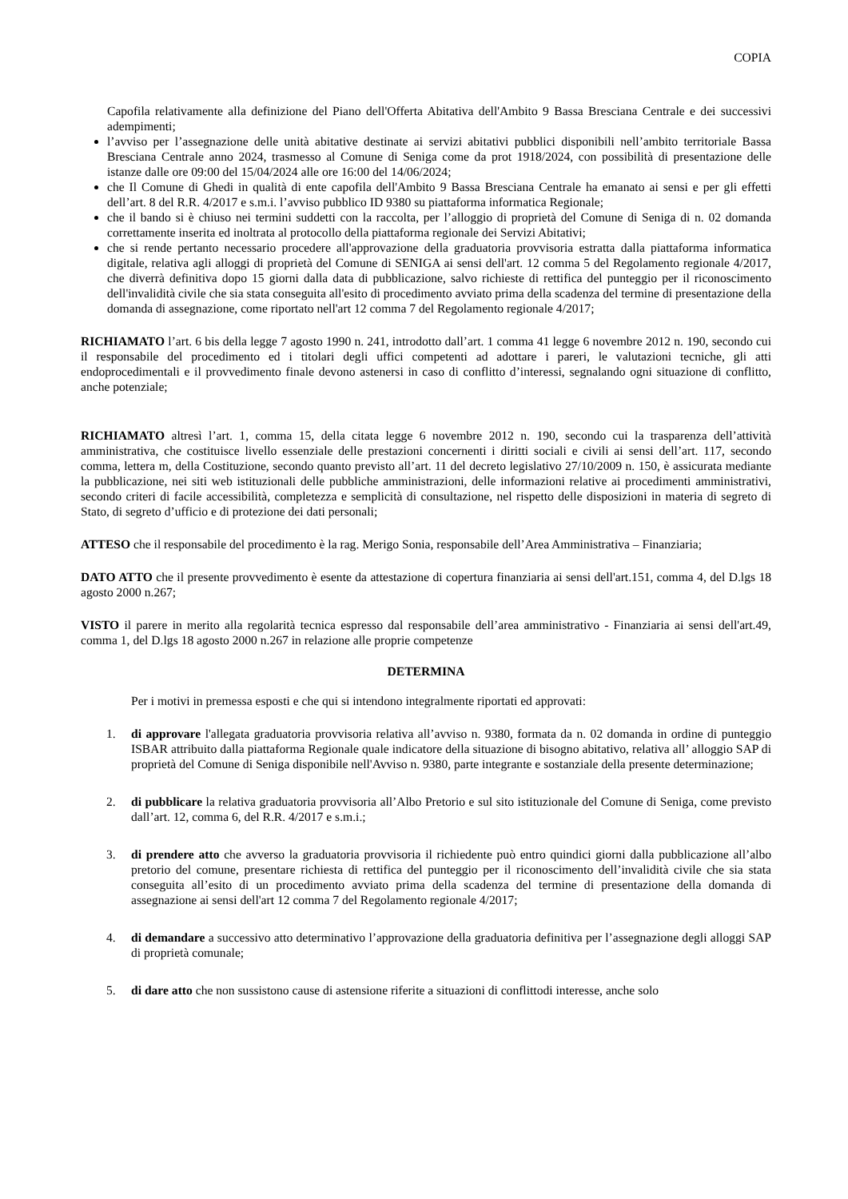COPIA
Capofila relativamente alla definizione del Piano dell'Offerta Abitativa dell'Ambito 9 Bassa Bresciana Centrale e dei successivi adempimenti;
l’avviso per l’assegnazione delle unità abitative destinate ai servizi abitativi pubblici disponibili nell’ambito territoriale Bassa Bresciana Centrale anno 2024, trasmesso al Comune di Seniga come da prot 1918/2024, con possibilità di presentazione delle istanze dalle ore 09:00 del 15/04/2024 alle ore 16:00 del 14/06/2024;
che Il Comune di Ghedi in qualità di ente capofila dell'Ambito 9 Bassa Bresciana Centrale ha emanato ai sensi e per gli effetti dell’art. 8 del R.R. 4/2017 e s.m.i. l’avviso pubblico ID 9380 su piattaforma informatica Regionale;
che il bando si è chiuso nei termini suddetti con la raccolta, per l’alloggio di proprietà del Comune di Seniga di n. 02 domanda correttamente inserita ed inoltrata al protocollo della piattaforma regionale dei Servizi Abitativi;
che si rende pertanto necessario procedere all'approvazione della graduatoria provvisoria estratta dalla piattaforma informatica digitale, relativa agli alloggi di proprietà del Comune di SENIGA ai sensi dell'art. 12 comma 5 del Regolamento regionale 4/2017, che diverrà definitiva dopo 15 giorni dalla data di pubblicazione, salvo richieste di rettifica del punteggio per il riconoscimento dell'invalidità civile che sia stata conseguita all'esito di procedimento avviato prima della scadenza del termine di presentazione della domanda di assegnazione, come riportato nell'art 12 comma 7 del Regolamento regionale 4/2017;
RICHIAMATO l’art. 6 bis della legge 7 agosto 1990 n. 241, introdotto dall’art. 1 comma 41 legge 6 novembre 2012 n. 190, secondo cui il responsabile del procedimento ed i titolari degli uffici competenti ad adottare i pareri, le valutazioni tecniche, gli atti endoprocedimentali e il provvedimento finale devono astenersi in caso di conflitto d’interessi, segnalando ogni situazione di conflitto, anche potenziale;
RICHIAMATO altresì l’art. 1, comma 15, della citata legge 6 novembre 2012 n. 190, secondo cui la trasparenza dell’attività amministrativa, che costituisce livello essenziale delle prestazioni concernenti i diritti sociali e civili ai sensi dell’art. 117, secondo comma, lettera m, della Costituzione, secondo quanto previsto all’art. 11 del decreto legislativo 27/10/2009 n. 150, è assicurata mediante la pubblicazione, nei siti web istituzionali delle pubbliche amministrazioni, delle informazioni relative ai procedimenti amministrativi, secondo criteri di facile accessibilità, completezza e semplicità di consultazione, nel rispetto delle disposizioni in materia di segreto di Stato, di segreto d’ufficio e di protezione dei dati personali;
ATTESO che il responsabile del procedimento è la rag. Merigo Sonia, responsabile dell’Area Amministrativa – Finanziaria;
DATO ATTO che il presente provvedimento è esente da attestazione di copertura finanziaria ai sensi dell'art.151, comma 4, del D.lgs 18 agosto 2000 n.267;
VISTO il parere in merito alla regolarità tecnica espresso dal responsabile dell’area amministrativo - Finanziaria ai sensi dell'art.49, comma 1, del D.lgs 18 agosto 2000 n.267 in relazione alle proprie competenze
DETERMINA
Per i motivi in premessa esposti e che qui si intendono integralmente riportati ed approvati:
1. di approvare l'allegata graduatoria provvisoria relativa all’avviso n. 9380, formata da n. 02 domanda in ordine di punteggio ISBAR attribuito dalla piattaforma Regionale quale indicatore della situazione di bisogno abitativo, relativa all’ alloggio SAP di proprietà del Comune di Seniga disponibile nell'Avviso n. 9380, parte integrante e sostanziale della presente determinazione;
2. di pubblicare la relativa graduatoria provvisoria all’Albo Pretorio e sul sito istituzionale del Comune di Seniga, come previsto dall’art. 12, comma 6, del R.R. 4/2017 e s.m.i.;
3. di prendere atto che avverso la graduatoria provvisoria il richiedente può entro quindici giorni dalla pubblicazione all’albo pretorio del comune, presentare richiesta di rettifica del punteggio per il riconoscimento dell’invalidità civile che sia stata conseguita all’esito di un procedimento avviato prima della scadenza del termine di presentazione della domanda di assegnazione ai sensi dell'art 12 comma 7 del Regolamento regionale 4/2017;
4. di demandare a successivo atto determinativo l’approvazione della graduatoria definitiva per l’assegnazione degli alloggi SAP di proprietà comunale;
5. di dare atto che non sussistono cause di astensione riferite a situazioni di conflittodi interesse, anche solo